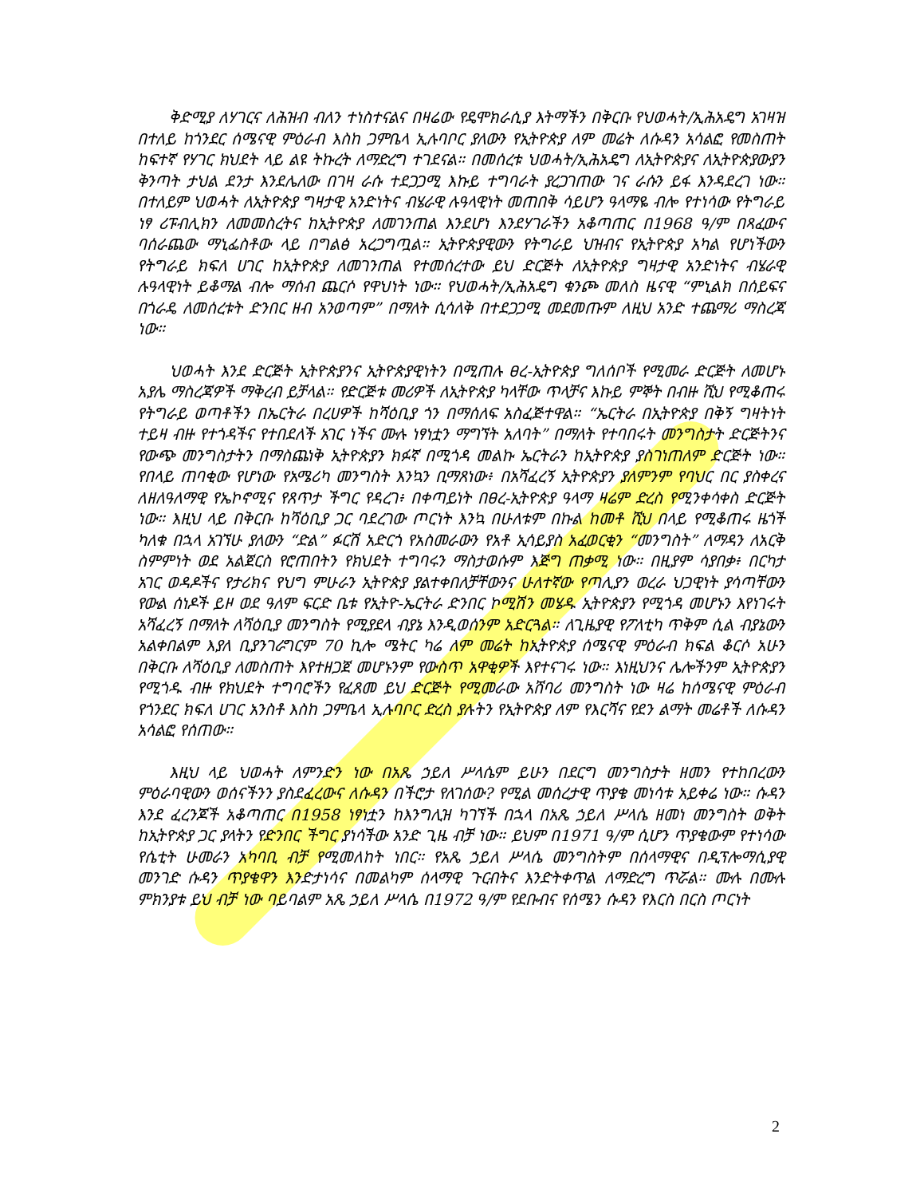ቅድሚያ ለሃገርና ለሕዝብ ብለን ተነስተናልና በዛሬው የዴሞክራሲያ እትማችን በቅርቡ የህወሓት/ኢሕአዴግ አገዛዝ በተለይ ከጎንደር ሰሜናዊ ምዕራብ እስከ ጋምቤላ ኢሉባቦር ያለውን የኢትዮጵያ ለም መሬት ለሱዳን አሳልፎ የመስጠት ከፍተኛ የሃገር ክህደት ላይ ልዩ ትኩረት ለማድረግ ተገደናል። በመሰረቱ ህወሓት/ኢሕአዴግ ለኢትዮጵያና ለኢትዮጵያውያን ቅንጣት ታህል ደንታ እንደሌለው በገዛ ራሱ ተደጋጋሚ እኩይ ተግባራት ያረጋገጠው ገና ራሱን ይፋ እንዳደረገ ነው። በተለይም ህወሓት ለኢትዮጵያ ግዛታዊ አንድነትና ብሄራዊ ሉዓላዊነት መጠበቅ ሳይሆን ዓላማዬ ብሎ የተነሳው የትግራይ ነፃ ሪፑብሊክን ለመመስረትና ከኢትዮጵያ ለመገንጠል እንደሆነ እንደሃገራችን አቆጣጠር በ1968 ዓ/ም በጻፈውና ባሰራጨው ማኒፌስቶው ላይ በግልፅ አረጋግጧል። ኢትዮጵያዊውን የትግራይ ህዝብና የኢትዮጵያ አካል የሆነችውን የትግራይ ክፍለ ሀገር ከኢትዮጵያ ለመገንጠል የተመሰረተው ይህ ድርጅት ለኢትዮጵያ ግዛታዊ አንድነትና ብሄራዊ ሉዓላዊነት ይቆማል ብሎ ማሰብ ጨርሶ የዋህነት ነው። የህወሓት/ኢሕአዴግ ቁንጮ መለስ ዜናዊ “ምኒልክ በሰይፍና በጎራዴ ለመሰረቱት ድንበር ዘብ አንወጣም” በማለት ሲሳለቅ በተደጋጋሚ መደመጡም ለዚህ አንድ ተጨማሪ ማስረጃ ነው።
ህወሓት እንደ ድርጅት ኢትዮጵያንና ኢትዮጵያዊነትን በሚጠሉ ፀረ-ኢትዮጵያ ግለሰቦች የሚመራ ድርጅት ለመሆኑ አያሌ ማስረጃዎች ማቅረብ ይቻላል። የድርጅቱ መሪዎች ለኢትዮጵያ ካላቸው ጥላቻና እኩይ ምኞት በብዙ ሺህ የሚቆጠሩ የትግራይ ወጣቶችን በኤርትራ በረሀዎች ከሻዕቢያ ጎን በማሰለፍ አስፈጅተዋል። “ኤርትራ በኢትዮጵያ በቅኝ ግዛትነት ተይዛ ብዙ የተጎዳችና የተበደለች አገር ነችና ሙሉ ነፃነቷን ማግኘት አለባት” በማለት የተባበሩት መንግስታት ድርጅትንና የውጭ መንግስታትን በማስጨነቅ ኢትዮጵያን ክፉኛ በሚጎዳ መልኩ ኤርትራን ከኢትዮጵያ ያስገነጠለም ድርጅት ነው። የበላይ ጠባቂው የሆነው የአሜሪካ መንግስት እንኳን ቢማጸነው፥ በአሻፈረኝ ኢትዮጵያን ያለምንም የባህር በር ያስቀረና ለዘለዓለማዊ የኤኮኖሚና የጸጥታ ችግር የዳረገ፥ በቀጣይነት በፀረ-ኢትዮጵያ ዓላማ ዛሬም ድረስ የሚንቀሳቀስ ድርጅት ነው። እዚህ ላይ በቅርቡ ከሻዕቢያ ጋር ባደረገው ጦርነት እንኳ በሁለቱም በኩል ከመቶ ሺህ በላይ የሚቆጠሩ ዜጎች ካለቁ በኋላ አገኘሁ ያለውን “ድል” ፉርሽ አድርጎ የአስመራውን የአቶ ኢሳይያስ አፈወርቂን “መንግስት” ለማዳን ለአርቅ ስምምነት ወደ አልጀርስ የሮጠበትን የክህደት ተግባሩን ማስታወሱም እጅግ ጠቃሚ ነው። በዚያም ሳያበቃ፥ በርካታ አገር ወዳዶችና የታሪክና የህግ ምሁራን ኢትዮጵያ ያልተቀበለቻቸውንና ሁለተኛው የጣሊያን ወረራ ህጋዊነት ያሳጣቸውን የውል ሰነዶች ይዞ ወደ ዓለም ፍርድ ቤቱ የኢትዮ-ኤርትራ ድንበር ኮሚሽን መሄዱ ኢትዮጵያን የሚጎዳ መሆኑን እየነገሩት አሻፈረኝ በማለት ለሻዕቢያ መንግስት የሚያደላ ብያኔ እንዲወሰንም አድርጓል። ለጊዜያዊ የፖለቲካ ጥቅም ሲል ብያኔውን አልቀበልም እያለ ቢያንገራግርም 70 ኪሎ ሜትር ካሬ ለም መሬት ከኢትዮጵያ ሰሜናዊ ምዕራብ ክፍል ቆርሶ አሁን በቅርቡ ለሻዕቢያ ለመስጠት እየተዘጋጀ መሆኑንም የውስጥ አዋቂዎች እየተናገሩ ነው። እነዚህንና ሌሎችንም ኢትዮጵያን የሚጎዱ ብዙ የክህደት ተግባሮችን የፈጸመ ይህ ድርጅት የሚመራው አሸባሪ መንግስት ነው ዛሬ ከሰሜናዊ ምዕራብ የጎንደር ክፍለ ሀገር አንስቶ እስከ ጋምቤላ ኢሉባቦር ድረስ ያሉትን የኢትዮጵያ ለም የእርሻና የደን ልማት መሬቶች ለሱዳን አሳልፎ የሰጠው።
እዚህ ላይ ህወሓት ለምንድን ነው በአጼ ኃይለ ሥላሴም ይሁን በደርግ መንግስታት ዘመን የተከበረውን ምዕራባዊውን ወሰናችንን ያስደፈረውና ለሱዳን በችሮታ የለገሰው? የሚል መሰረታዊ ጥያቄ መነሳቱ አይቀሬ ነው። ሱዳን እንደ ፈረንጆች አቆጣጠር በ1958 ነፃነቷን ከእንግሊዝ ካገኘች በኋላ በአጼ ኃይለ ሥላሴ ዘመነ መንግስት ወቅት ከኢትዮጵያ ጋር ያላትን የድንበር ችግር ያነሳችው አንድ ጊዜ ብቻ ነው። ይህም በ1971 ዓ/ም ሲሆን ጥያቄውም የተነሳው የሴቲት ሁመራን አካባቢ ብቻ የሚመለከት ነበር። የአጼ ኃይለ ሥላሴ መንግስትም በሰላማዊና በዲፕሎማሲያዊ መንገድ ሱዳን ጥያቄዋን እንድታነሳና በመልካም ሰላማዊ ጉርብትና እንድትቀጥል ለማድረግ ጥሯል። ሙሉ በሙሉ ምክንያቱ ይህ ብቻ ነው ባይባልም አጼ ኃይለ ሥላሴ በ1972 ዓ/ም የደቡብና የሰሜን ሱዳን የእርስ በርስ ጦርነት
2